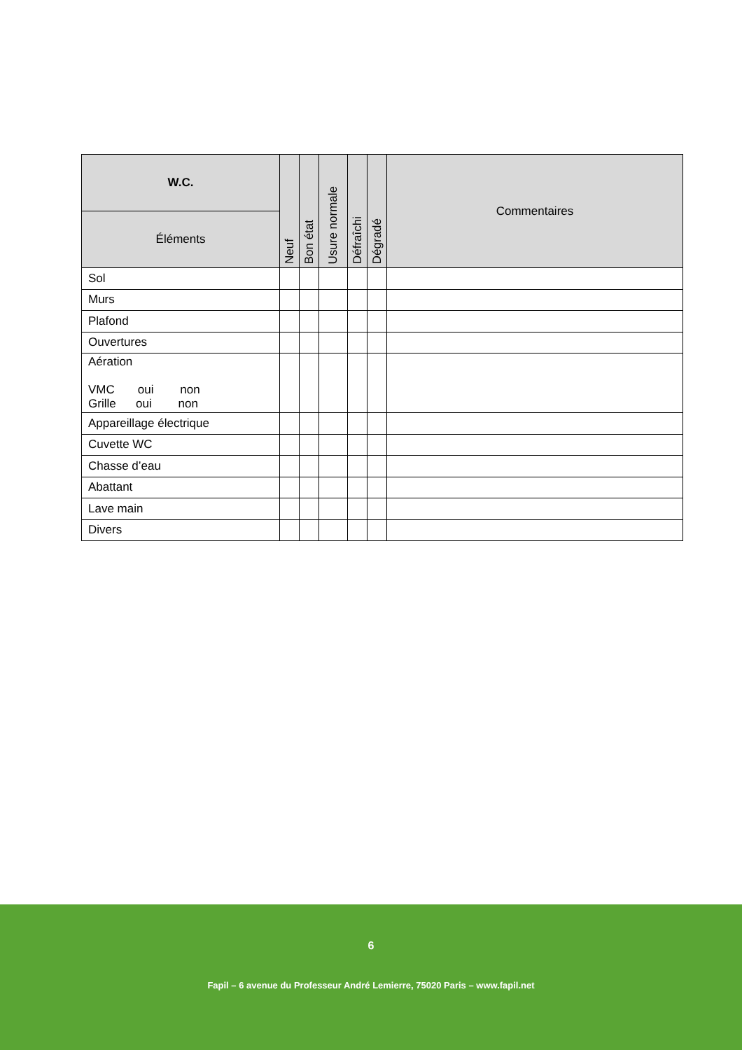| W.C. | Neuf | Bon état | Usure normale | Défraîchi | Dégradé | Commentaires |
| --- | --- | --- | --- | --- | --- | --- |
| Éléments | | | | | | |
| Sol | | | | | | |
| Murs | | | | | | |
| Plafond | | | | | | |
| Ouvertures | | | | | | |
| Aération VMC oui non Grille oui non | | | | | | |
| Appareillage électrique | | | | | | |
| Cuvette WC | | | | | | |
| Chasse d’eau | | | | | | |
| Abattant | | | | | | |
| Lave main | | | | | | |
| Divers | | | | | | |
6
Fapil – 6 avenue du Professeur André Lemierre, 75020 Paris – www.fapil.net